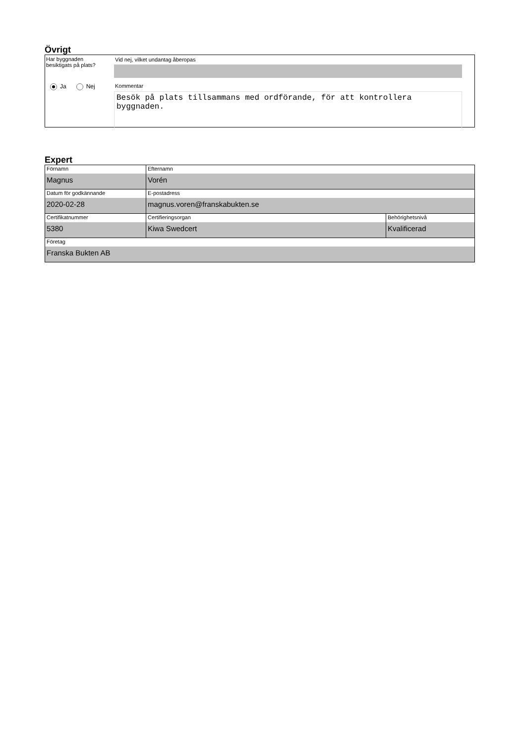Övrigt
Har byggnaden
besiktigats på plats?
Ja Nej
Vid nej, vilket undantag åberopas
Kommentar
Besök på plats tillsammans med ordförande, för att kontrollera byggnaden.
Expert
| Förnamn Magnus | Efternamn Vorén | |
| Datum för godkännande 2020-02-28 | E-postadress magnus.voren@franskabukten.se | |
| Certifikatnummer 5380 | Certifieringsorgan Kiwa Swedcert | Behörighetsnivå Kvalificerad |
| Företag Franska Bukten AB | | |